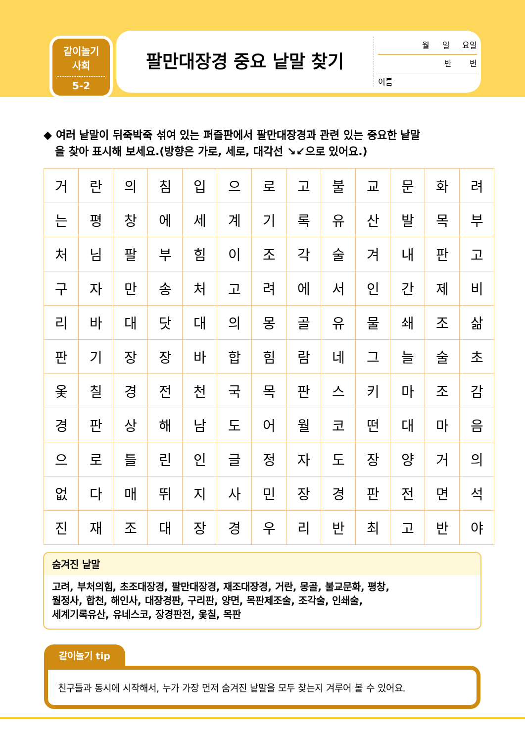같이놀기
사회
5-2
팔만대장경 중요 낱말 찾기
월 일 요일
반 번
이름
◆ 여러 낱말이 뒤죽박죽 섞여 있는 퍼즐판에서 팔만대장경과 관련 있는 중요한 낱말
을 찾아 표시해 보세요.(방향은 가로, 세로, 대각선 ↘↙으로 있어요.)
| 거 | 란 | 의 | 침 | 입 | 으 | 로 | 고 | 불 | 교 | 문 | 화 | 려 |
| 는 | 평 | 창 | 에 | 세 | 계 | 기 | 록 | 유 | 산 | 발 | 목 | 부 |
| 처 | 님 | 팔 | 부 | 힘 | 이 | 조 | 각 | 술 | 겨 | 내 | 판 | 고 |
| 구 | 자 | 만 | 송 | 처 | 고 | 려 | 에 | 서 | 인 | 간 | 제 | 비 |
| 리 | 바 | 대 | 닷 | 대 | 의 | 몽 | 골 | 유 | 물 | 쇄 | 조 | 삶 |
| 판 | 기 | 장 | 장 | 바 | 합 | 힘 | 람 | 네 | 그 | 늘 | 술 | 초 |
| 옻 | 칠 | 경 | 전 | 천 | 국 | 목 | 판 | 스 | 키 | 마 | 조 | 감 |
| 경 | 판 | 상 | 해 | 남 | 도 | 어 | 월 | 코 | 떤 | 대 | 마 | 음 |
| 으 | 로 | 틀 | 린 | 인 | 글 | 정 | 자 | 도 | 장 | 양 | 거 | 의 |
| 없 | 다 | 매 | 뛰 | 지 | 사 | 민 | 장 | 경 | 판 | 전 | 면 | 석 |
| 진 | 재 | 조 | 대 | 장 | 경 | 우 | 리 | 반 | 최 | 고 | 반 | 야 |
숨겨진 낱말
고려, 부처의힘, 초조대장경, 팔만대장경, 재조대장경, 거란, 몽골, 불교문화, 평창,
월정사, 합천, 해인사, 대장경판, 구리판, 양면, 목판제조술, 조각술, 인쇄술,
세계기록유산, 유네스코, 장경판전, 옻칠, 목판
같이놀기 tip
친구들과 동시에 시작해서, 누가 가장 먼저 숨겨진 낱말을 모두 찾는지 겨루어 볼 수 있어요.